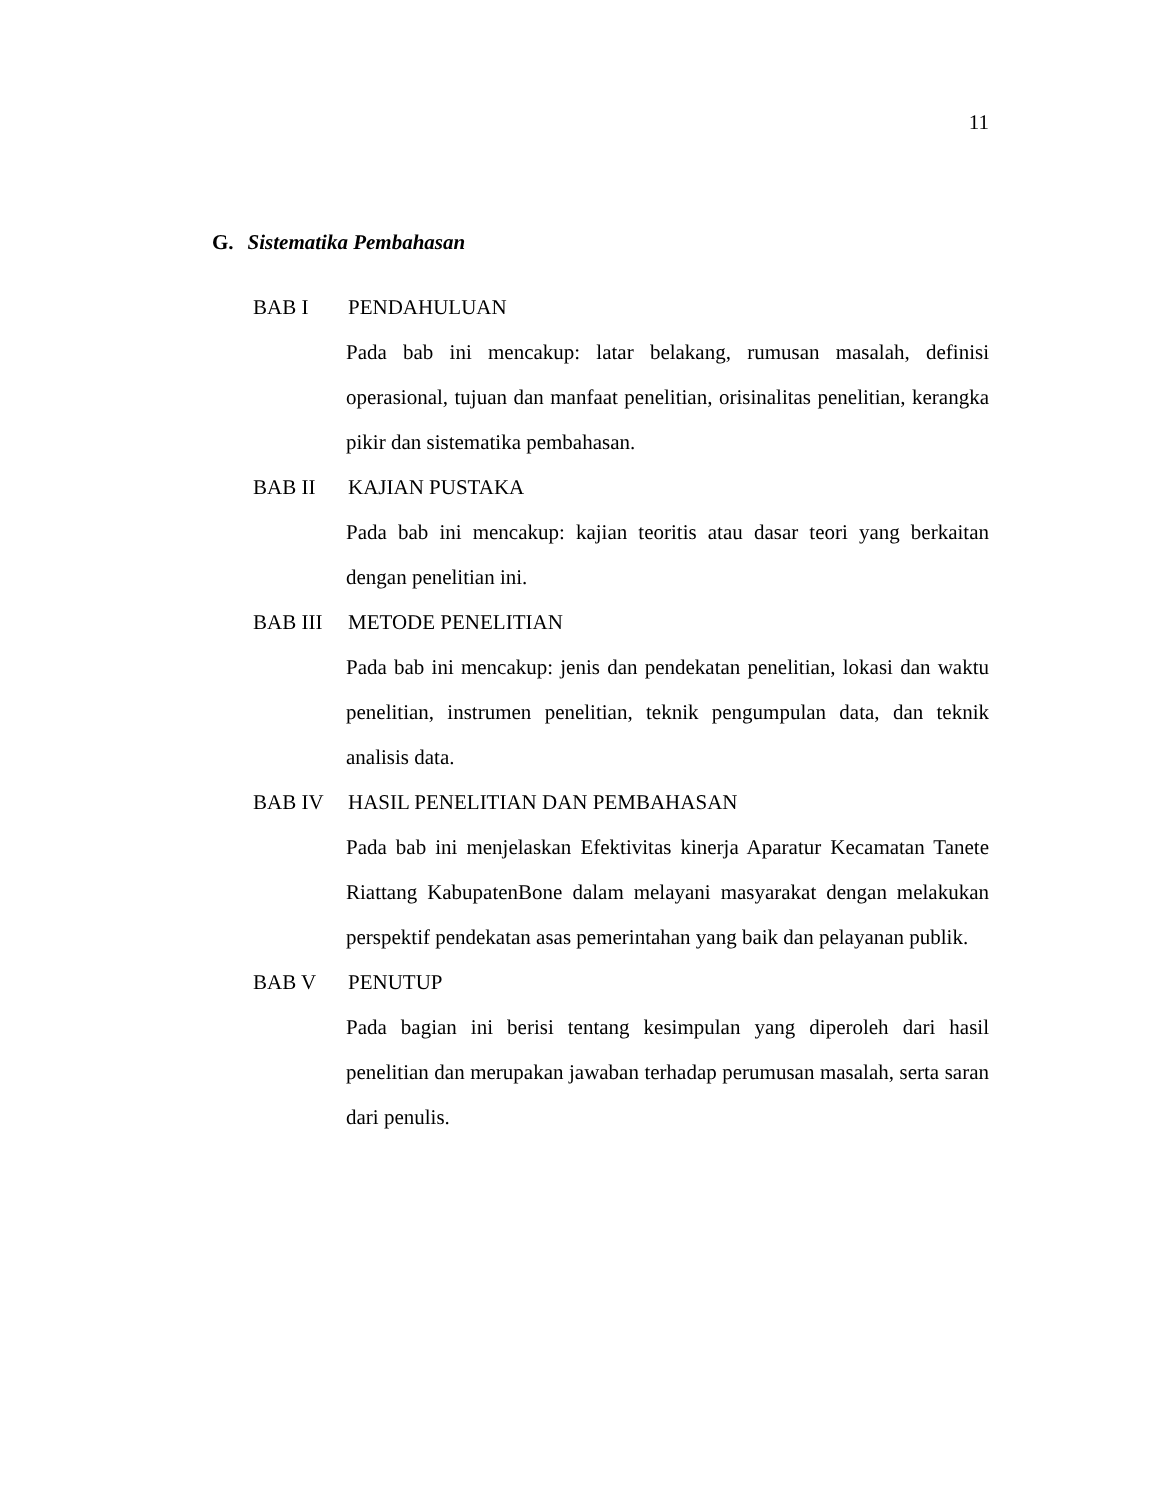11
G. Sistematika Pembahasan
BAB I PENDAHULUAN
Pada bab ini mencakup: latar belakang, rumusan masalah, definisi operasional, tujuan dan manfaat penelitian, orisinalitas penelitian, kerangka pikir dan sistematika pembahasan.
BAB II KAJIAN PUSTAKA
Pada bab ini mencakup: kajian teoritis atau dasar teori yang berkaitan dengan penelitian ini.
BAB III METODE PENELITIAN
Pada bab ini mencakup: jenis dan pendekatan penelitian, lokasi dan waktu penelitian, instrumen penelitian, teknik pengumpulan data, dan teknik analisis data.
BAB IV HASIL PENELITIAN DAN PEMBAHASAN
Pada bab ini menjelaskan Efektivitas kinerja Aparatur Kecamatan Tanete Riattang KabupatenBone dalam melayani masyarakat dengan melakukan perspektif pendekatan asas pemerintahan yang baik dan pelayanan publik.
BAB V PENUTUP
Pada bagian ini berisi tentang kesimpulan yang diperoleh dari hasil penelitian dan merupakan jawaban terhadap perumusan masalah, serta saran dari penulis.